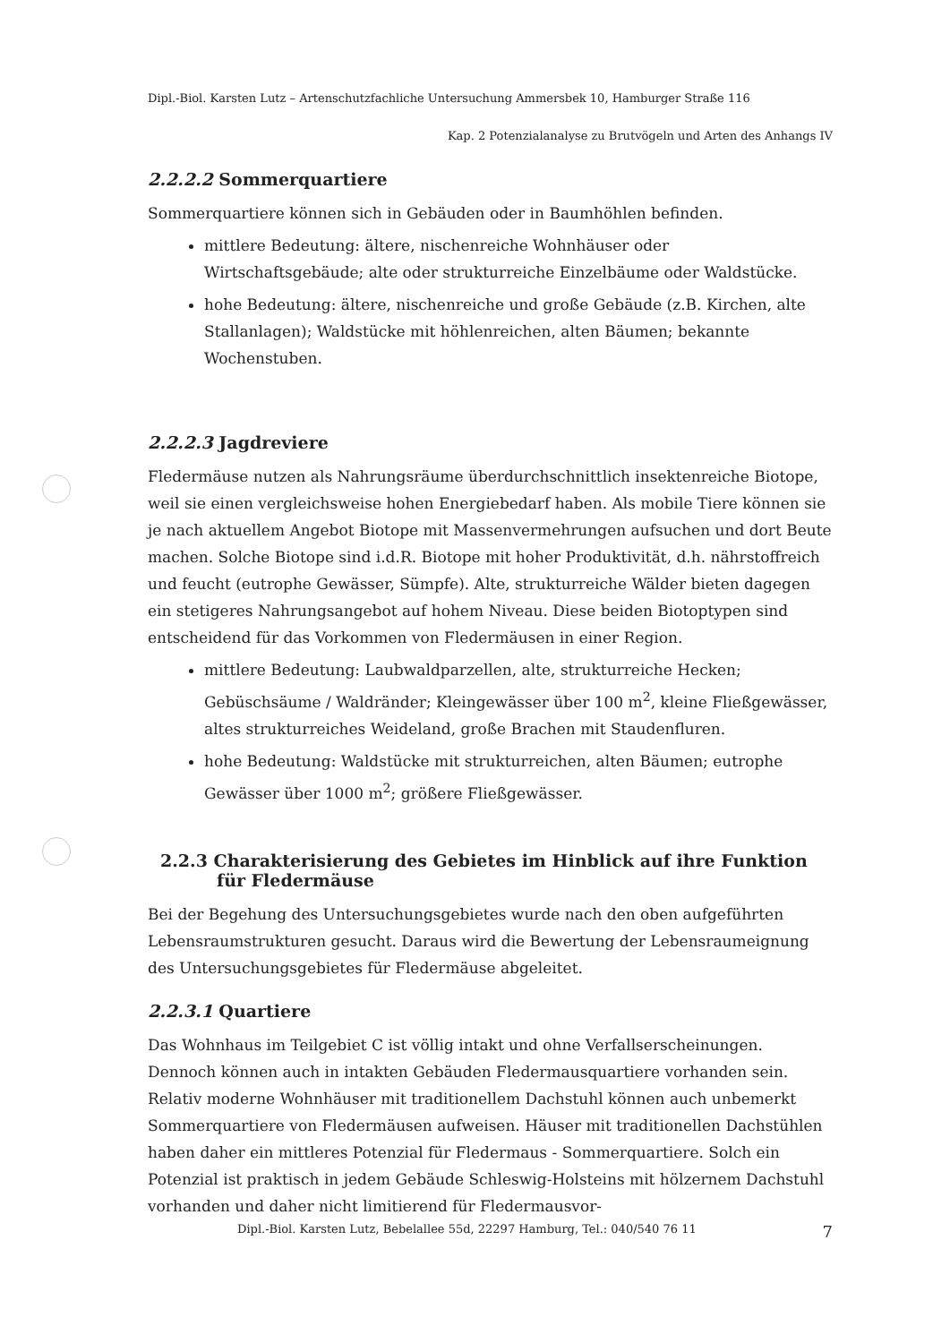Dipl.-Biol. Karsten Lutz – Artenschutzfachliche Untersuchung Ammersbek 10, Hamburger Straße 116
Kap. 2 Potenzialanalyse zu Brutvögeln und Arten des Anhangs IV
2.2.2.2 Sommerquartiere
Sommerquartiere können sich in Gebäuden oder in Baumhöhlen befinden.
mittlere Bedeutung: ältere, nischenreiche Wohnhäuser oder Wirtschaftsgebäude; alte oder strukturreiche Einzelbäume oder Waldstücke.
hohe Bedeutung: ältere, nischenreiche und große Gebäude (z.B. Kirchen, alte Stallanlagen); Waldstücke mit höhlenreichen, alten Bäumen; bekannte Wochenstuben.
2.2.2.3 Jagdreviere
Fledermäuse nutzen als Nahrungsräume überdurchschnittlich insektenreiche Biotope, weil sie einen vergleichsweise hohen Energiebedarf haben. Als mobile Tiere können sie je nach aktuellem Angebot Biotope mit Massenvermehrungen aufsuchen und dort Beute machen. Solche Biotope sind i.d.R. Biotope mit hoher Produktivität, d.h. nährstoffreich und feucht (eutrophe Gewässer, Sümpfe). Alte, strukturreiche Wälder bieten dagegen ein stetigeres Nahrungsangebot auf hohem Niveau. Diese beiden Biotoptypen sind entscheidend für das Vorkommen von Fledermäusen in einer Region.
mittlere Bedeutung: Laubwaldparzellen, alte, strukturreiche Hecken; Gebüschsäume / Waldränder; Kleingewässer über 100 m<sup>2</sup>, kleine Fließgewässer, altes strukturreiches Weideland, große Brachen mit Staudenfluren.
hohe Bedeutung: Waldstücke mit strukturreichen, alten Bäumen; eutrophe Gewässer über 1000 m<sup>2</sup>; größere Fließgewässer.
2.2.3 Charakterisierung des Gebietes im Hinblick auf ihre Funktion für Fledermäuse
Bei der Begehung des Untersuchungsgebietes wurde nach den oben aufgeführten Lebensraumstrukturen gesucht. Daraus wird die Bewertung der Lebensraumeignung des Untersuchungsgebietes für Fledermäuse abgeleitet.
2.2.3.1 Quartiere
Das Wohnhaus im Teilgebiet C ist völlig intakt und ohne Verfallserscheinungen. Dennoch können auch in intakten Gebäuden Fledermausquartiere vorhanden sein. Relativ moderne Wohnhäuser mit traditionellem Dachstuhl können auch unbemerkt Sommerquartiere von Fledermäusen aufweisen. Häuser mit traditionellen Dachstühlen haben daher ein mittleres Potenzial für Fledermaus - Sommerquartiere. Solch ein Potenzial ist praktisch in jedem Gebäude Schleswig-Holsteins mit hölzernem Dachstuhl vorhanden und daher nicht limitierend für Fledermausvor-
Dipl.-Biol. Karsten Lutz, Bebelallee 55d, 22297 Hamburg, Tel.: 040/540 76 11 7